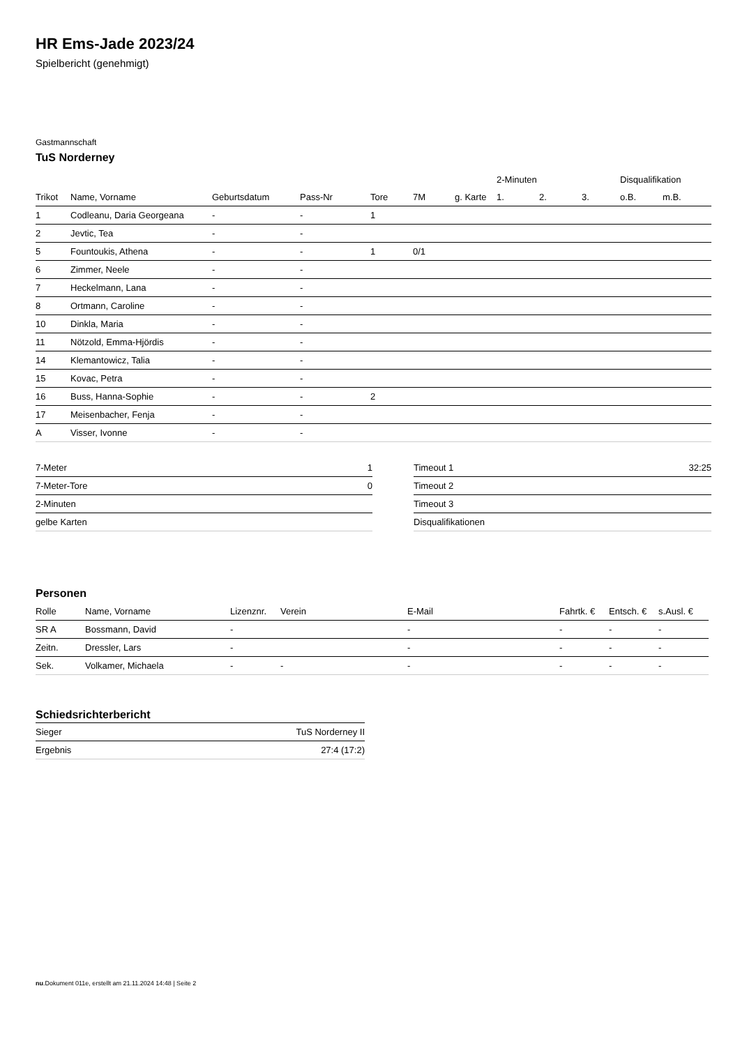HR Ems-Jade 2023/24
Spielbericht (genehmigt)
Gastmannschaft
TuS Norderney
| | | | | | | | 2-Minuten | | | Disqualifikation | |
| --- | --- | --- | --- | --- | --- | --- | --- | --- | --- | --- | --- |
| Trikot | Name, Vorname | Geburtsdatum | Pass-Nr | Tore | 7M | g. Karte | 1. | 2. | 3. | o.B. | m.B. |
| 1 | Codleanu, Daria Georgeana | - | - | 1 | | | | | | | |
| 2 | Jevtic, Tea | - | - | | | | | | | | |
| 5 | Fountoukis, Athena | - | - | 1 | 0/1 | | | | | | |
| 6 | Zimmer, Neele | - | - | | | | | | | | |
| 7 | Heckelmann, Lana | - | - | | | | | | | | |
| 8 | Ortmann, Caroline | - | - | | | | | | | | |
| 10 | Dinkla, Maria | - | - | | | | | | | | |
| 11 | Nötzold, Emma-Hjördis | - | - | | | | | | | | |
| 14 | Klemantowicz, Talia | - | - | | | | | | | | |
| 15 | Kovac, Petra | - | - | | | | | | | | |
| 16 | Buss, Hanna-Sophie | - | - | 2 | | | | | | | |
| 17 | Meisenbacher, Fenja | - | - | | | | | | | | |
| A | Visser, Ivonne | - | - | | | | | | | | |
| 7-Meter | 1 |
| 7-Meter-Tore | 0 |
| 2-Minuten | |
| gelbe Karten | |
| Timeout 1 | 32:25 |
| Timeout 2 | |
| Timeout 3 | |
| Disqualifikationen | |
Personen
| Rolle | Name, Vorname | Lizenznr. | Verein | E-Mail | Fahrtk. € | Entsch. € | s.Ausl. € |
| --- | --- | --- | --- | --- | --- | --- | --- |
| SR A | Bossmann, David | - | | - | - | - | - |
| Zeitn. | Dressler, Lars | - | | - | - | - | - |
| Sek. | Volkamer, Michaela | - | - | - | - | - | - |
Schiedsrichterbericht
| Sieger | TuS Norderney II |
| Ergebnis | 27:4 (17:2) |
nu.Dokument 011e, erstellt am 21.11.2024 14:48 | Seite 2